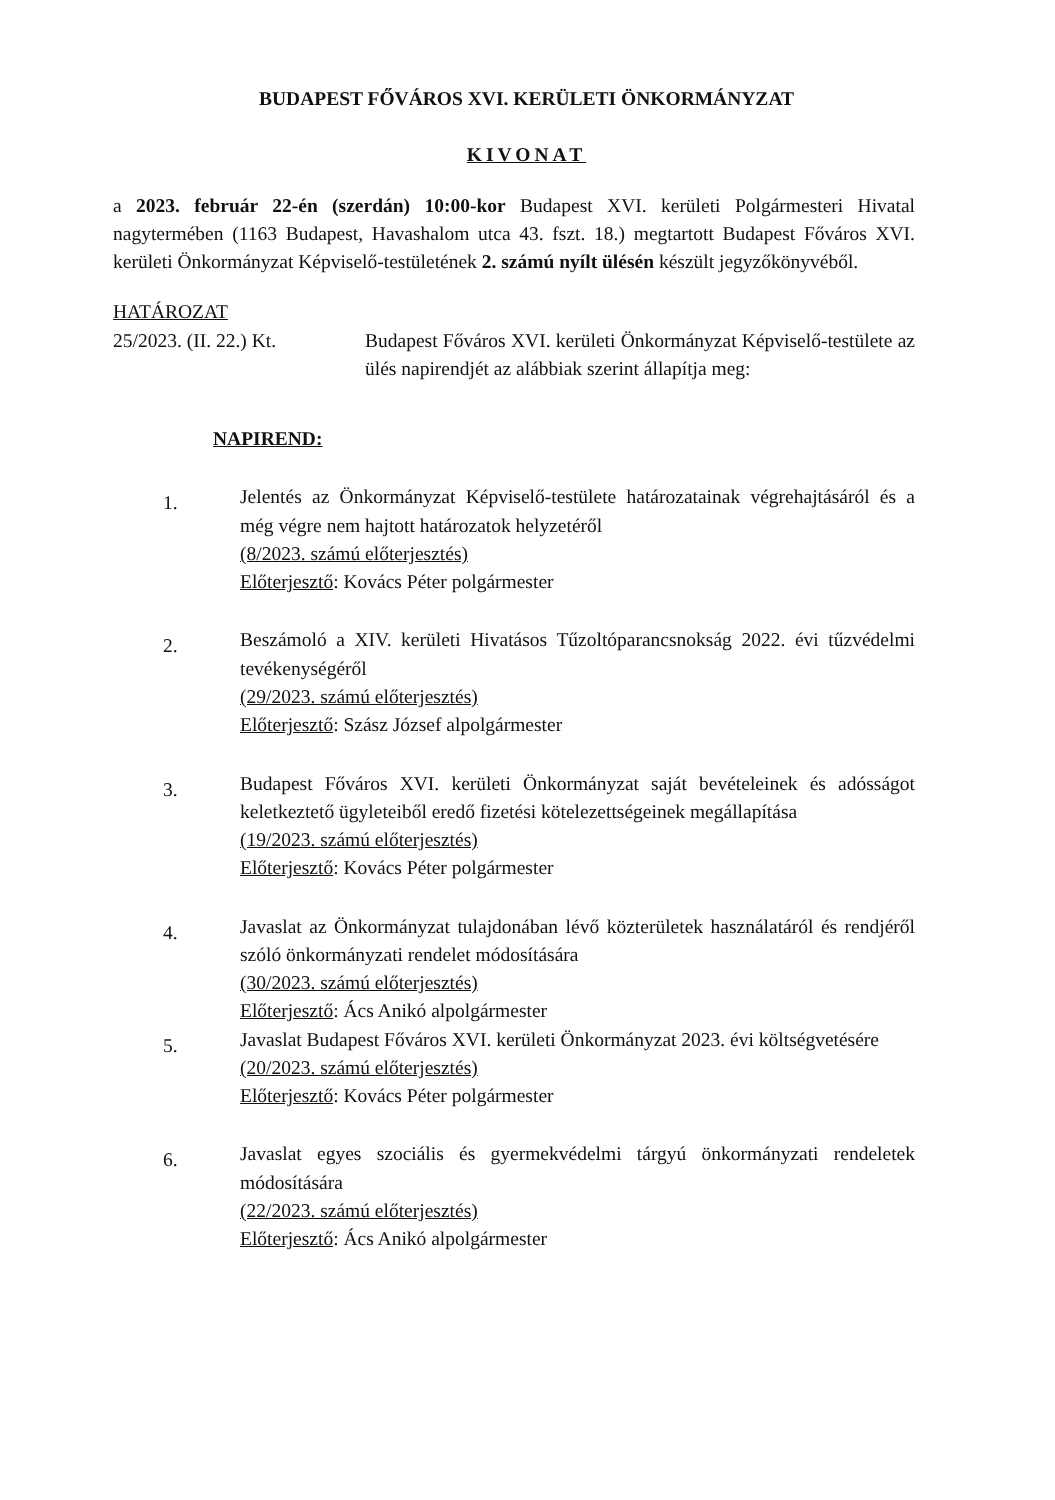BUDAPEST FŐVÁROS XVI. KERÜLETI ÖNKORMÁNYZAT
KIVONAT
a 2023. február 22-én (szerdán) 10:00-kor Budapest XVI. kerületi Polgármesteri Hivatal nagytermében (1163 Budapest, Havashalom utca 43. fszt. 18.) megtartott Budapest Főváros XVI. kerületi Önkormányzat Képviselő-testületének 2. számú nyílt ülésén készült jegyzőkönyvéből.
HATÁROZAT
25/2023. (II. 22.) Kt.
Budapest Főváros XVI. kerületi Önkormányzat Képviselő-testülete az ülés napirendjét az alábbiak szerint állapítja meg:
NAPIREND:
1.
Jelentés az Önkormányzat Képviselő-testülete határozatainak végrehajtásáról és a még végre nem hajtott határozatok helyzetéről
(8/2023. számú előterjesztés)
Előterjesztő: Kovács Péter polgármester
2.
Beszámoló a XIV. kerületi Hivatásos Tűzoltóparancsnokság 2022. évi tűzvédelmi tevékenységéről
(29/2023. számú előterjesztés)
Előterjesztő: Szász József alpolgármester
3.
Budapest Főváros XVI. kerületi Önkormányzat saját bevételeinek és adósságot keletkeztető ügyleteiből eredő fizetési kötelezettségeinek megállapítása
(19/2023. számú előterjesztés)
Előterjesztő: Kovács Péter polgármester
4.
Javaslat az Önkormányzat tulajdonában lévő közterületek használatáról és rendjéről szóló önkormányzati rendelet módosítására
(30/2023. számú előterjesztés)
Előterjesztő: Ács Anikó alpolgármester
5.
Javaslat Budapest Főváros XVI. kerületi Önkormányzat 2023. évi költségvetésére
(20/2023. számú előterjesztés)
Előterjesztő: Kovács Péter polgármester
6.
Javaslat egyes szociális és gyermekvédelmi tárgyú önkormányzati rendeletek módosítására
(22/2023. számú előterjesztés)
Előterjesztő: Ács Anikó alpolgármester